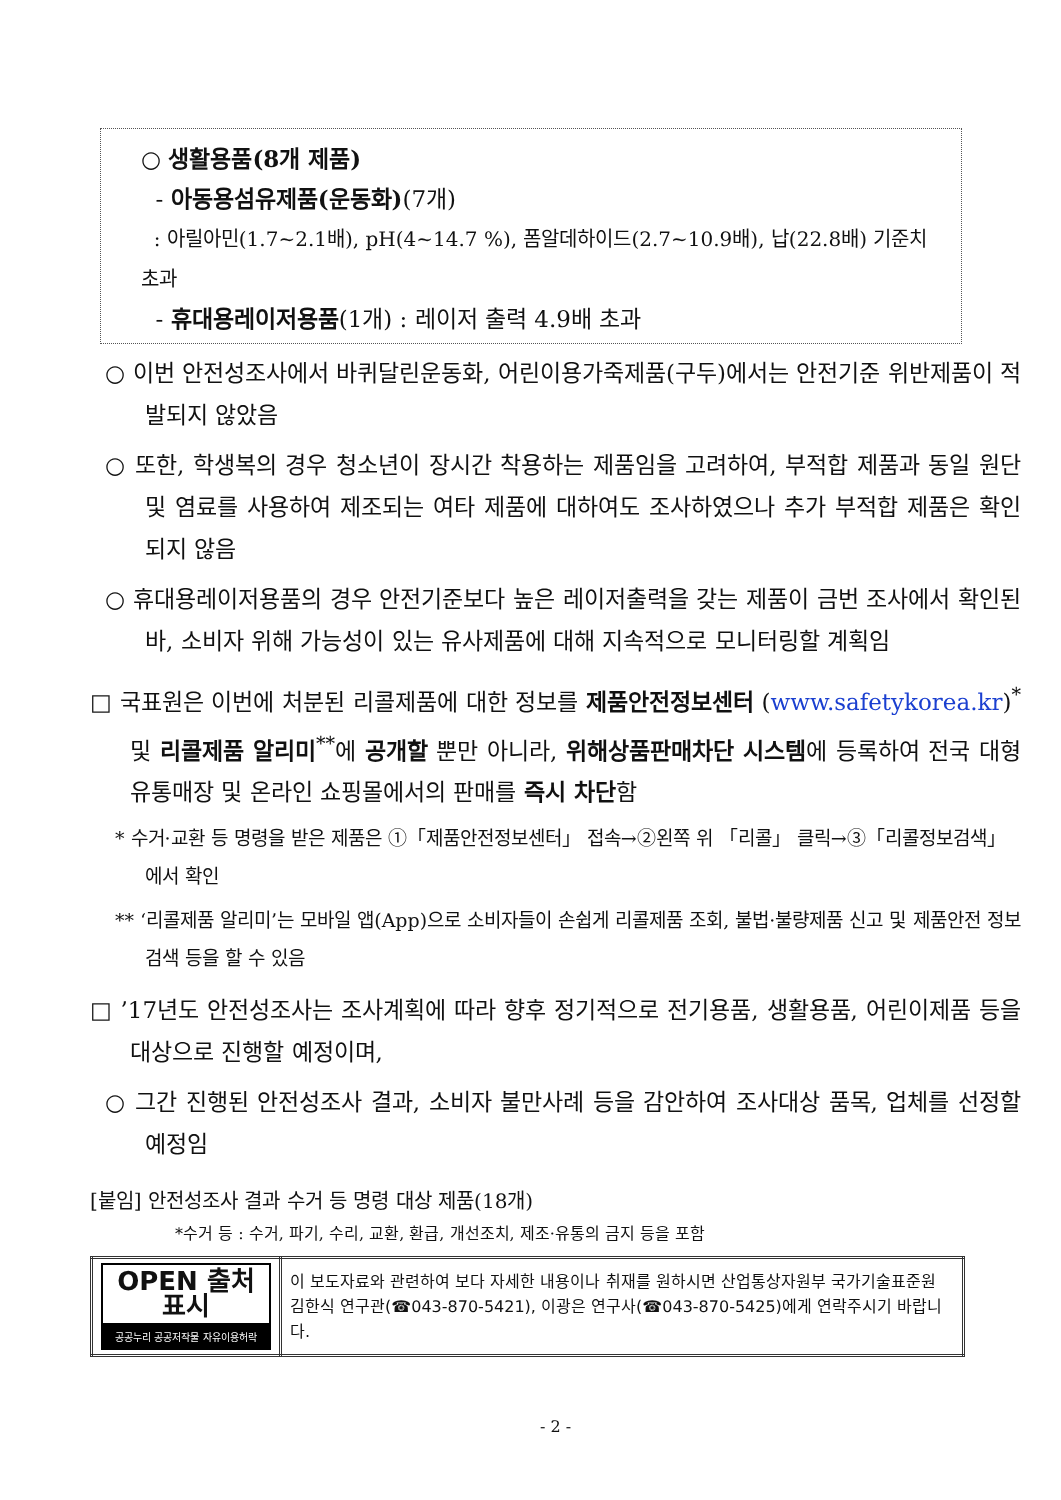○ 생활용품(8개 제품)
- 아동용섬유제품(운동화)(7개)
: 아릴아민(1.7~2.1배), pH(4~14.7 %), 폼알데하이드(2.7~10.9배), 납(22.8배) 기준치 초과
- 휴대용레이저용품(1개) : 레이저 출력 4.9배 초과
○ 이번 안전성조사에서 바퀴달린운동화, 어린이용가죽제품(구두)에서는 안전기준 위반제품이 적발되지 않았음
○ 또한, 학생복의 경우 청소년이 장시간 착용하는 제품임을 고려하여, 부적합 제품과 동일 원단 및 염료를 사용하여 제조되는 여타 제품에 대하여도 조사하였으나 추가 부적합 제품은 확인되지 않음
○ 휴대용레이저용품의 경우 안전기준보다 높은 레이저출력을 갖는 제품이 금번 조사에서 확인된바, 소비자 위해 가능성이 있는 유사제품에 대해 지속적으로 모니터링할 계획임
□ 국표원은 이번에 처분된 리콜제품에 대한 정보를 제품안전정보센터 (www.safetykorea.kr)<sup>*</sup> 및 리콜제품 알리미<sup>**</sup>에 공개할 뿐만 아니라, 위해상품판매차단 시스템에 등록하여 전국 대형 유통매장 및 온라인 쇼핑몰에서의 판매를 즉시 차단함
* 수거·교환 등 명령을 받은 제품은 ①「제품안전정보센터」 접속→②왼쪽 위 「리콜」 클릭→③「리콜정보검색」에서 확인
** ‘리콜제품 알리미’는 모바일 앱(App)으로 소비자들이 손쉽게 리콜제품 조회, 불법·불량제품 신고 및 제품안전 정보 검색 등을 할 수 있음
□ ’17년도 안전성조사는 조사계획에 따라 향후 정기적으로 전기용품, 생활용품, 어린이제품 등을 대상으로 진행할 예정이며,
○ 그간 진행된 안전성조사 결과, 소비자 불만사례 등을 감안하여 조사대상 품목, 업체를 선정할 예정임
[붙임] 안전성조사 결과 수거 등 명령 대상 제품(18개)
*수거 등 : 수거, 파기, 수리, 교환, 환급, 개선조치, 제조·유통의 금지 등을 포함
| OPEN 출처표시 공공누리 공공저작물 자유이용허락 | 이 보도자료와 관련하여 보다 자세한 내용이나 취재를 원하시면 산업통상자원부 국가기술표준원 김한식 연구관(☎043-870-5421), 이광은 연구사(☎043-870-5425)에게 연락주시기 바랍니다. |
- 2 -